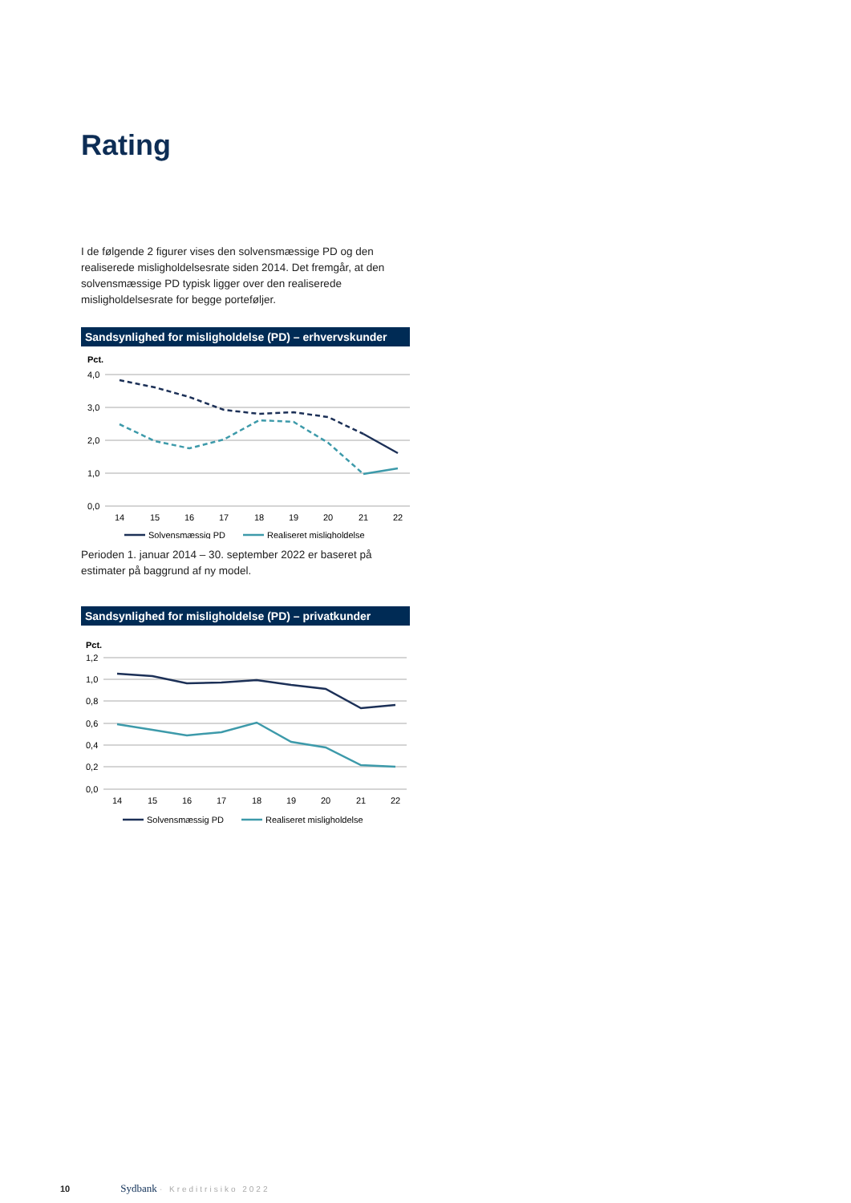Rating
I de følgende 2 figurer vises den solvensmæssige PD og den realiserede misligholdelsesrate siden 2014. Det fremgår, at den solvensmæssige PD typisk ligger over den realiserede misligholdelsesrate for begge porteføljer.
Sandsynlighed for misligholdelse (PD) – erhvervskunder
Pct.
4,0
3,0
2,0
1,0
0,0
14
15
16
17
18
19
20
21
22
Solvensmæssig PD
Realiseret misligholdelse
Perioden 1. januar 2014 – 30. september 2022 er baseret på estimater på baggrund af ny model.
Sandsynlighed for misligholdelse (PD) – privatkunder
Pct.
1,2
1,0
0,8
0,6
0,4
0,2
0,0
14
15
16
17
18
19
20
21
22
Solvensmæssig PD
Realiseret misligholdelse
10 Sydbank · Kreditrisiko 2022